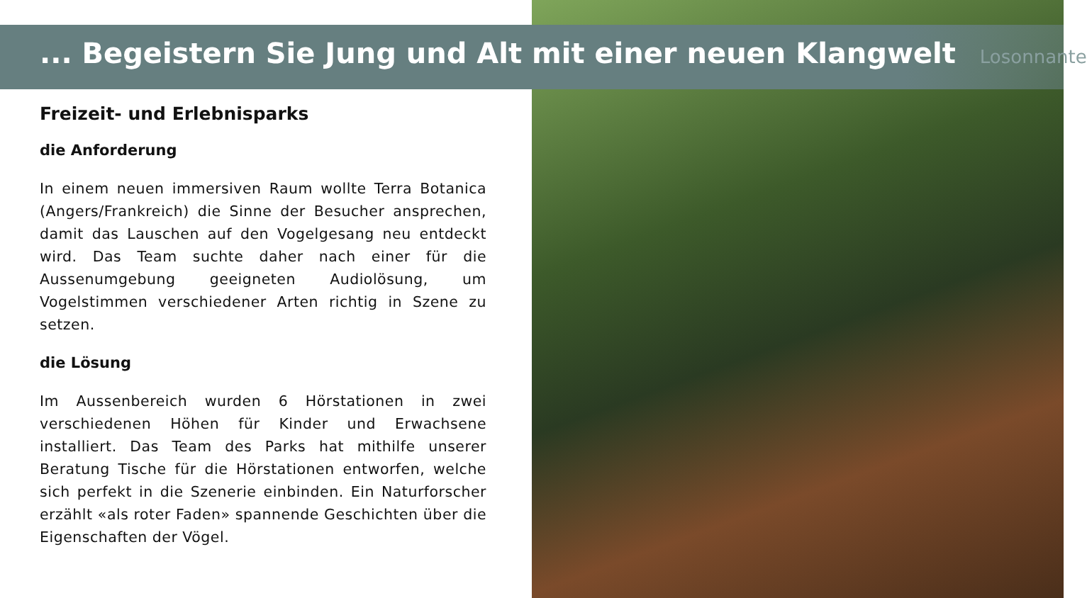... Begeistern Sie Jung und Alt mit einer neuen Klangwelt Losonnante
Freizeit- und Erlebnisparks
die Anforderung
In einem neuen immersiven Raum wollte Terra Botanica (Angers/Frankreich) die Sinne der Besucher ansprechen, damit das Lauschen auf den Vogelgesang neu entdeckt wird. Das Team suchte daher nach einer für die Aussenumgebung geeigneten Audiolösung, um Vogelstimmen verschiedener Arten richtig in Szene zu setzen.
die Lösung
Im Aussenbereich wurden 6 Hörstationen in zwei verschiedenen Höhen für Kinder und Erwachsene installiert. Das Team des Parks hat mithilfe unserer Beratung Tische für die Hörstationen entworfen, welche sich perfekt in die Szenerie einbinden. Ein Naturforscher erzählt «als roter Faden» spannende Geschichten über die Eigenschaften der Vögel.